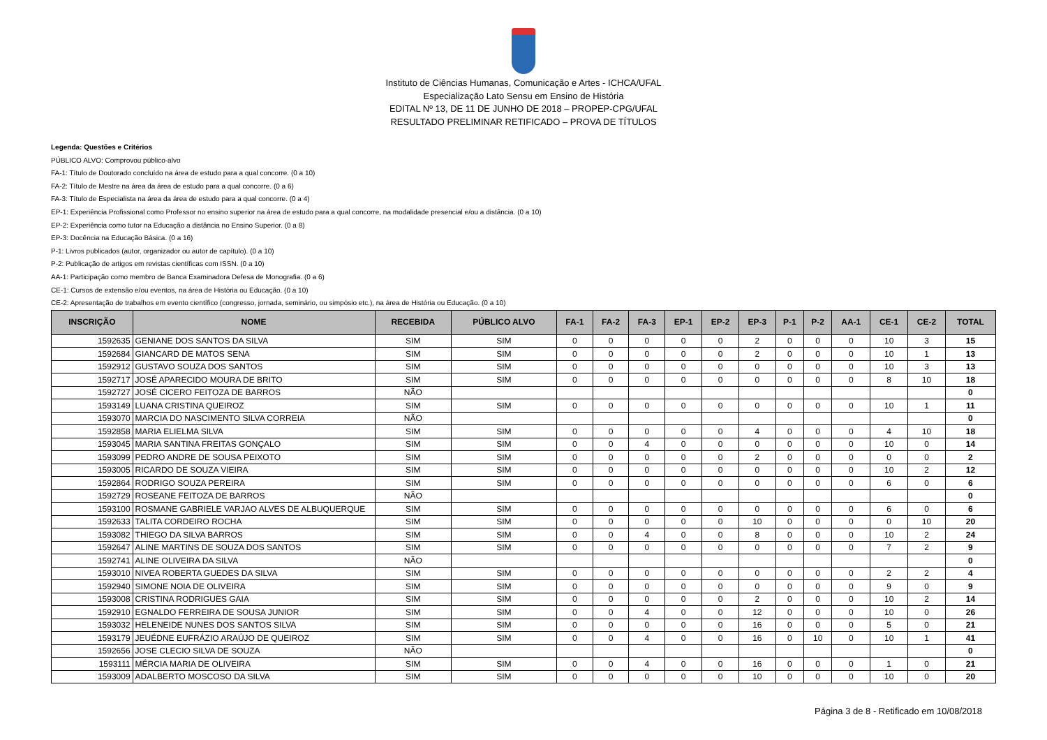Instituto de Ciências Humanas, Comunicação e Artes - ICHCA/UFAL
Especialização Lato Sensu em Ensino de História
EDITAL Nº 13, DE 11 DE JUNHO DE 2018 – PROPEP-CPG/UFAL
RESULTADO PRELIMINAR RETIFICADO – PROVA DE TÍTULOS
Legenda: Questões e Critérios
PÚBLICO ALVO: Comprovou público-alvo
FA-1: Título de Doutorado concluído na área de estudo para a qual concorre. (0 a 10)
FA-2: Título de Mestre na área da área de estudo para a qual concorre. (0 a 6)
FA-3: Título de Especialista na área da área de estudo para a qual concorre. (0 a 4)
EP-1: Experiência Profissional como Professor no ensino superior na área de estudo para a qual concorre, na modalidade presencial e/ou a distância. (0 a 10)
EP-2: Experiência como tutor na Educação a distância no Ensino Superior. (0 a 8)
EP-3: Docência na Educação Básica. (0 a 16)
P-1: Livros publicados (autor, organizador ou autor de capítulo). (0 a 10)
P-2: Publicação de artigos em revistas científicas com ISSN. (0 a 10)
AA-1: Participação como membro de Banca Examinadora Defesa de Monografia. (0 a 6)
CE-1: Cursos de extensão e/ou eventos, na área de História ou Educação. (0 a 10)
CE-2: Apresentação de trabalhos em evento científico (congresso, jornada, seminário, ou simpósio etc.), na área de História ou Educação. (0 a 10)
| INSCRIÇÃO | NOME | RECEBIDA | PÚBLICO ALVO | FA-1 | FA-2 | FA-3 | EP-1 | EP-2 | EP-3 | P-1 | P-2 | AA-1 | CE-1 | CE-2 | TOTAL |
| --- | --- | --- | --- | --- | --- | --- | --- | --- | --- | --- | --- | --- | --- | --- | --- |
| 1592635 | GENIANE DOS SANTOS DA SILVA | SIM | SIM | 0 | 0 | 0 | 0 | 0 | 2 | 0 | 0 | 0 | 10 | 3 | 15 |
| 1592684 | GIANCARD DE MATOS SENA | SIM | SIM | 0 | 0 | 0 | 0 | 0 | 2 | 0 | 0 | 0 | 10 | 1 | 13 |
| 1592912 | GUSTAVO SOUZA DOS SANTOS | SIM | SIM | 0 | 0 | 0 | 0 | 0 | 0 | 0 | 0 | 0 | 10 | 3 | 13 |
| 1592717 | JOSÉ APARECIDO MOURA DE BRITO | SIM | SIM | 0 | 0 | 0 | 0 | 0 | 0 | 0 | 0 | 0 | 8 | 10 | 18 |
| 1592727 | JOSÉ CICERO FEITOZA DE BARROS | NÃO | | | | | | | | | | | | | 0 |
| 1593149 | LUANA CRISTINA QUEIROZ | SIM | SIM | 0 | 0 | 0 | 0 | 0 | 0 | 0 | 0 | 0 | 10 | 1 | 11 |
| 1593070 | MARCIA DO NASCIMENTO SILVA CORREIA | NÃO | | | | | | | | | | | | | 0 |
| 1592858 | MARIA ELIELMA SILVA | SIM | SIM | 0 | 0 | 0 | 0 | 0 | 4 | 0 | 0 | 0 | 4 | 10 | 18 |
| 1593045 | MARIA SANTINA FREITAS GONÇALO | SIM | SIM | 0 | 0 | 4 | 0 | 0 | 0 | 0 | 0 | 0 | 10 | 0 | 14 |
| 1593099 | PEDRO ANDRE DE SOUSA PEIXOTO | SIM | SIM | 0 | 0 | 0 | 0 | 0 | 2 | 0 | 0 | 0 | 0 | 0 | 2 |
| 1593005 | RICARDO DE SOUZA VIEIRA | SIM | SIM | 0 | 0 | 0 | 0 | 0 | 0 | 0 | 0 | 0 | 10 | 2 | 12 |
| 1592864 | RODRIGO SOUZA PEREIRA | SIM | SIM | 0 | 0 | 0 | 0 | 0 | 0 | 0 | 0 | 0 | 6 | 0 | 6 |
| 1592729 | ROSEANE FEITOZA DE BARROS | NÃO | | | | | | | | | | | | | 0 |
| 1593100 | ROSMANE GABRIELE VARJAO ALVES DE ALBUQUERQUE | SIM | SIM | 0 | 0 | 0 | 0 | 0 | 0 | 0 | 0 | 0 | 6 | 0 | 6 |
| 1592633 | TALITA CORDEIRO ROCHA | SIM | SIM | 0 | 0 | 0 | 0 | 0 | 10 | 0 | 0 | 0 | 0 | 10 | 20 |
| 1593082 | THIEGO DA SILVA BARROS | SIM | SIM | 0 | 0 | 4 | 0 | 0 | 8 | 0 | 0 | 0 | 10 | 2 | 24 |
| 1592647 | ALINE MARTINS DE SOUZA DOS SANTOS | SIM | SIM | 0 | 0 | 0 | 0 | 0 | 0 | 0 | 0 | 0 | 7 | 2 | 9 |
| 1592741 | ALINE OLIVEIRA DA SILVA | NÃO | | | | | | | | | | | | | 0 |
| 1593010 | NIVEA ROBERTA GUEDES DA SILVA | SIM | SIM | 0 | 0 | 0 | 0 | 0 | 0 | 0 | 0 | 0 | 2 | 2 | 4 |
| 1592940 | SIMONE NOIA DE OLIVEIRA | SIM | SIM | 0 | 0 | 0 | 0 | 0 | 0 | 0 | 0 | 0 | 9 | 0 | 9 |
| 1593008 | CRISTINA RODRIGUES GAIA | SIM | SIM | 0 | 0 | 0 | 0 | 0 | 2 | 0 | 0 | 0 | 10 | 2 | 14 |
| 1592910 | EGNALDO FERREIRA DE SOUSA JUNIOR | SIM | SIM | 0 | 0 | 4 | 0 | 0 | 12 | 0 | 0 | 0 | 10 | 0 | 26 |
| 1593032 | HELENEIDE NUNES DOS SANTOS SILVA | SIM | SIM | 0 | 0 | 0 | 0 | 0 | 16 | 0 | 0 | 0 | 5 | 0 | 21 |
| 1593179 | JEUÉDNE EUFRÁZIO ARAÚJO DE QUEIROZ | SIM | SIM | 0 | 0 | 4 | 0 | 0 | 16 | 0 | 10 | 0 | 10 | 1 | 41 |
| 1592656 | JOSE CLECIO SILVA DE SOUZA | NÃO | | | | | | | | | | | | | 0 |
| 1593111 | MÉRCIA MARIA DE OLIVEIRA | SIM | SIM | 0 | 0 | 4 | 0 | 0 | 16 | 0 | 0 | 0 | 1 | 0 | 21 |
| 1593009 | ADALBERTO MOSCOSO DA SILVA | SIM | SIM | 0 | 0 | 0 | 0 | 0 | 10 | 0 | 0 | 0 | 10 | 0 | 20 |
Página 3 de 8 - Retificado em 10/08/2018